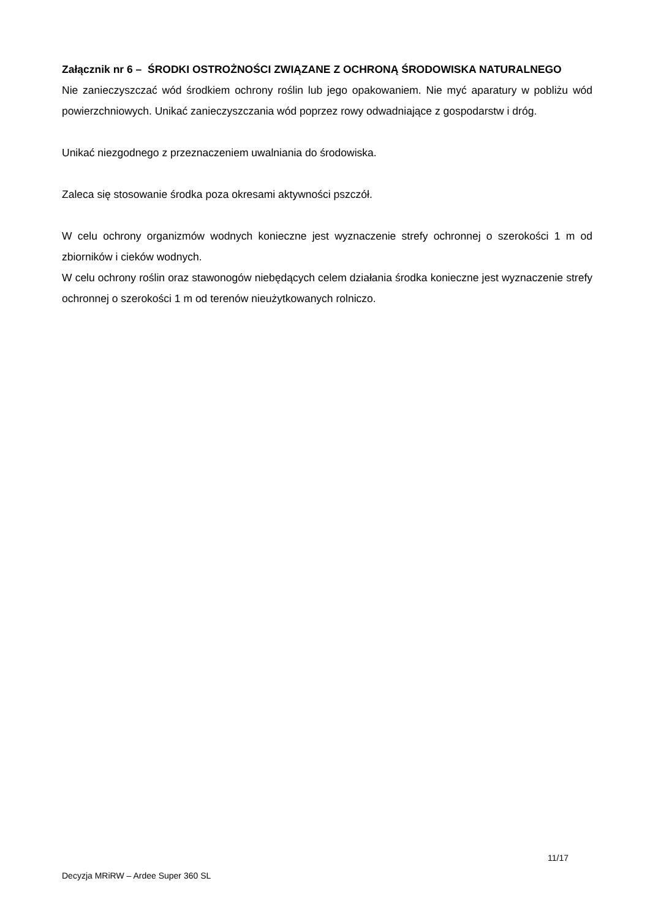Załącznik nr 6 – ŚRODKI OSTROŻNOŚCI ZWIĄZANE Z OCHRONĄ ŚRODOWISKA NATURALNEGO
Nie zanieczyszczać wód środkiem ochrony roślin lub jego opakowaniem. Nie myć aparatury w pobliżu wód powierzchniowych. Unikać zanieczyszczania wód poprzez rowy odwadniające z gospodarstw i dróg.
Unikać niezgodnego z przeznaczeniem uwalniania do środowiska.
Zaleca się stosowanie środka poza okresami aktywności pszczół.
W celu ochrony organizmów wodnych konieczne jest wyznaczenie strefy ochronnej o szerokości 1 m od zbiorników i cieków wodnych.
W celu ochrony roślin oraz stawonogów niebędących celem działania środka konieczne jest wyznaczenie strefy ochronnej o szerokości 1 m od terenów nieużytkowanych rolniczo.
11/17
Decyzja MRiRW – Ardee Super 360 SL